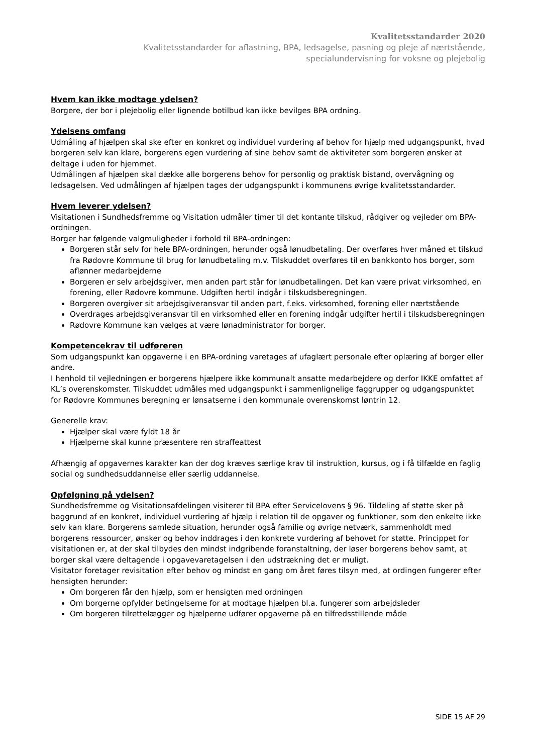Kvalitetsstandarder 2020
Kvalitetsstandarder for aflastning, BPA, ledsagelse, pasning og pleje af nærtstående,
specialundervisning for voksne og plejebolig
Hvem kan ikke modtage ydelsen?
Borgere, der bor i plejebolig eller lignende botilbud kan ikke bevilges BPA ordning.
Ydelsens omfang
Udmåling af hjælpen skal ske efter en konkret og individuel vurdering af behov for hjælp med udgangspunkt, hvad borgeren selv kan klare, borgerens egen vurdering af sine behov samt de aktiviteter som borgeren ønsker at deltage i uden for hjemmet.
Udmålingen af hjælpen skal dække alle borgerens behov for personlig og praktisk bistand, overvågning og ledsagelsen. Ved udmålingen af hjælpen tages der udgangspunkt i kommunens øvrige kvalitetsstandarder.
Hvem leverer ydelsen?
Visitationen i Sundhedsfremme og Visitation udmåler timer til det kontante tilskud, rådgiver og vejleder om BPA- ordningen.
Borger har følgende valgmuligheder i forhold til BPA-ordningen:
Borgeren står selv for hele BPA-ordningen, herunder også lønudbetaling. Der overføres hver måned et tilskud fra Rødovre Kommune til brug for lønudbetaling m.v. Tilskuddet overføres til en bankkonto hos borger, som aflønner medarbejderne
Borgeren er selv arbejdsgiver, men anden part står for lønudbetalingen. Det kan være privat virksomhed, en forening, eller Rødovre kommune. Udgiften hertil indgår i tilskudsberegningen.
Borgeren overgiver sit arbejdsgiveransvar til anden part, f.eks. virksomhed, forening eller nærtstående
Overdrages arbejdsgiveransvar til en virksomhed eller en forening indgår udgifter hertil i tilskudsberegningen
Rødovre Kommune kan vælges at være lønadministrator for borger.
Kompetencekrav til udføreren
Som udgangspunkt kan opgaverne i en BPA-ordning varetages af ufaglært personale efter oplæring af borger eller andre.
I henhold til vejledningen er borgerens hjælpere ikke kommunalt ansatte medarbejdere og derfor IKKE omfattet af KL’s overenskomster. Tilskuddet udmåles med udgangspunkt i sammenlignelige faggrupper og udgangspunktet for Rødovre Kommunes beregning er lønsatserne i den kommunale overenskomst løntrin 12.
Generelle krav:
Hjælper skal være fyldt 18 år
Hjælperne skal kunne præsentere ren straffeattest
Afhængig af opgavernes karakter kan der dog kræves særlige krav til instruktion, kursus, og i få tilfælde en faglig social og sundhedsuddannelse eller særlig uddannelse.
Opfølgning på ydelsen?
Sundhedsfremme og Visitationsafdelingen visiterer til BPA efter Servicelovens § 96. Tildeling af støtte sker på baggrund af en konkret, individuel vurdering af hjælp i relation til de opgaver og funktioner, som den enkelte ikke selv kan klare. Borgerens samlede situation, herunder også familie og øvrige netværk, sammenholdt med borgerens ressourcer, ønsker og behov inddrages i den konkrete vurdering af behovet for støtte. Princippet for visitationen er, at der skal tilbydes den mindst indgribende foranstaltning, der løser borgerens behov samt, at borger skal være deltagende i opgavevaretagelsen i den udstrækning det er muligt.
Visitator foretager revisitation efter behov og mindst en gang om året føres tilsyn med, at ordingen fungerer efter hensigten herunder:
Om borgeren får den hjælp, som er hensigten med ordningen
Om borgerne opfylder betingelserne for at modtage hjælpen bl.a. fungerer som arbejdsleder
Om borgeren tilrettelægger og hjælperne udfører opgaverne på en tilfredsstillende måde
SIDE 15 AF 29